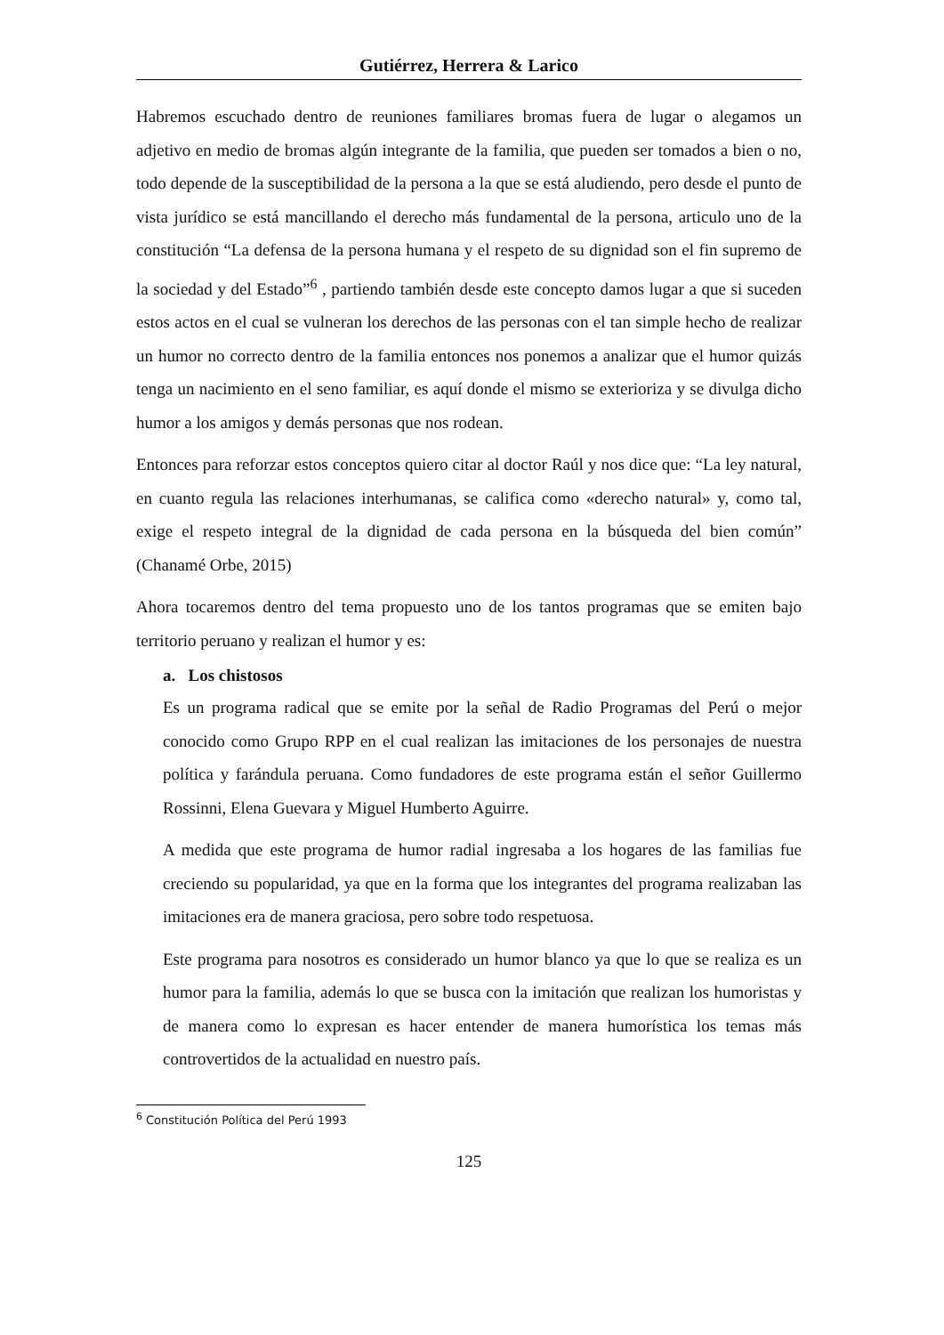Gutiérrez, Herrera & Larico
Habremos escuchado dentro de reuniones familiares bromas fuera de lugar o alegamos un adjetivo en medio de bromas algún integrante de la familia, que pueden ser tomados a bien o no, todo depende de la susceptibilidad de la persona a la que se está aludiendo, pero desde el punto de vista jurídico se está mancillando el derecho más fundamental de la persona, articulo uno de la constitución “La defensa de la persona humana y el respeto de su dignidad son el fin supremo de la sociedad y del Estado”<sup>6</sup> , partiendo también desde este concepto damos lugar a que si suceden estos actos en el cual se vulneran los derechos de las personas con el tan simple hecho de realizar un humor no correcto dentro de la familia entonces nos ponemos a analizar que el humor quizás tenga un nacimiento en el seno familiar, es aquí donde el mismo se exterioriza y se divulga dicho humor a los amigos y demás personas que nos rodean.
Entonces para reforzar estos conceptos quiero citar al doctor Raúl y nos dice que: “La ley natural, en cuanto regula las relaciones interhumanas, se califica como «derecho natural» y, como tal, exige el respeto integral de la dignidad de cada persona en la búsqueda del bien común” (Chanamé Orbe, 2015)
Ahora tocaremos dentro del tema propuesto uno de los tantos programas que se emiten bajo territorio peruano y realizan el humor y es:
a. Los chistosos
Es un programa radical que se emite por la señal de Radio Programas del Perú o mejor conocido como Grupo RPP en el cual realizan las imitaciones de los personajes de nuestra política y farándula peruana. Como fundadores de este programa están el señor Guillermo Rossinni, Elena Guevara y Miguel Humberto Aguirre.
A medida que este programa de humor radial ingresaba a los hogares de las familias fue creciendo su popularidad, ya que en la forma que los integrantes del programa realizaban las imitaciones era de manera graciosa, pero sobre todo respetuosa.
Este programa para nosotros es considerado un humor blanco ya que lo que se realiza es un humor para la familia, además lo que se busca con la imitación que realizan los humoristas y de manera como lo expresan es hacer entender de manera humorística los temas más controvertidos de la actualidad en nuestro país.
<sup>6</sup> Constitución Política del Perú 1993
125